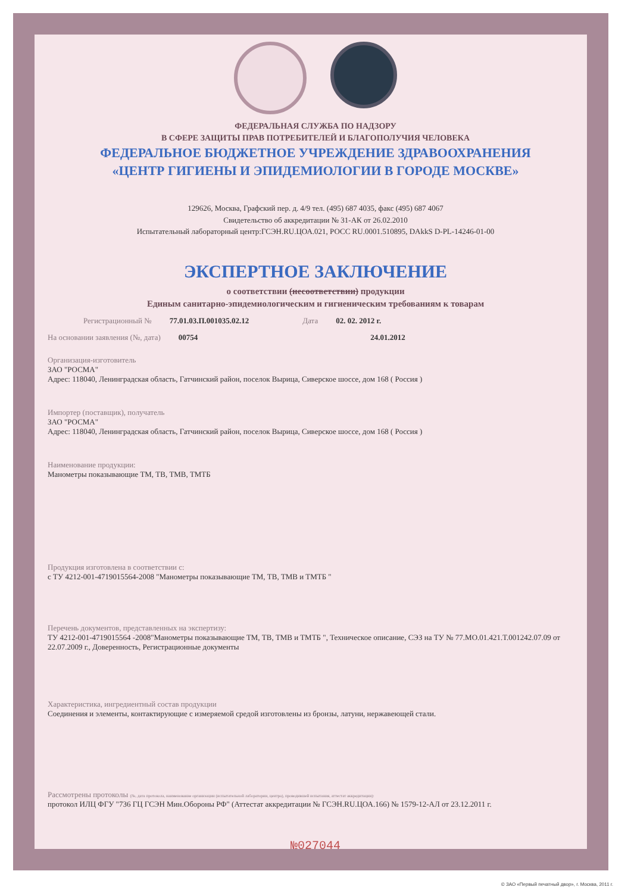ФЕДЕРАЛЬНАЯ СЛУЖБА ПО НАДЗОРУ
В СФЕРЕ ЗАЩИТЫ ПРАВ ПОТРЕБИТЕЛЕЙ И БЛАГОПОЛУЧИЯ ЧЕЛОВЕКА
ФЕДЕРАЛЬНОЕ БЮДЖЕТНОЕ УЧРЕЖДЕНИЕ ЗДРАВООХРАНЕНИЯ
«ЦЕНТР ГИГИЕНЫ И ЭПИДЕМИОЛОГИИ В ГОРОДЕ МОСКВЕ»
129626, Москва, Графский пер. д. 4/9 тел. (495) 687 4035, факс (495) 687 4067
Свидетельство об аккредитации № 31-АК от 26.02.2010
Испытательный лабораторный центр:ГСЭН.RU.ЦОА.021, РОСС RU.0001.510895, DAkkS D-PL-14246-01-00
ЭКСПЕРТНОЕ ЗАКЛЮЧЕНИЕ
о соответствии (несоответствии) продукции
Единым санитарно-эпидемиологическим и гигиеническим требованиям к товарам
Регистрационный № 77.01.03.П.001035.02.12 Дата 02. 02. 2012 г.
На основании заявления (№, дата) 00754 24.01.2012
Организация-изготовитель
ЗАО "РОСМА"
Адрес: 118040, Ленинградская область, Гатчинский район, поселок Вырица, Сиверское шоссе, дом 168 ( Россия )
Импортер (поставщик), получатель
ЗАО "РОСМА"
Адрес: 118040, Ленинградская область, Гатчинский район, поселок Вырица, Сиверское шоссе, дом 168 ( Россия )
Наименование продукции:
Манометры показывающие ТМ, ТВ, ТМВ, ТМТБ
Продукция изготовлена в соответствии с:
с ТУ 4212-001-4719015564-2008 "Манометры показывающие ТМ, ТВ, ТМВ и ТМТБ "
Перечень документов, представленных на экспертизу:
ТУ 4212-001-4719015564 -2008"Манометры показывающие ТМ, ТВ, ТМВ и ТМТБ ", Техническое описание, СЭЗ на ТУ № 77.МО.01.421.Т.001242.07.09 от 22.07.2009 г., Доверенность, Регистрационные документы
Характеристика, ингредиентный состав продукции
Соединения и элементы, контактирующие с измеряемой средой изготовлены из бронзы, латуни, нержавеющей стали.
Рассмотрены протоколы (№, дата протокола, наименование организации (испытательной лаборатории, центра), проводившей испытания, аттестат аккредитации):
протокол ИЛЦ ФГУ "736 ГЦ ГСЭН Мин.Обороны РФ" (Аттестат аккредитации № ГСЭН.RU.ЦОА.166) № 1579-12-АЛ от 23.12.2011 г.
№027044
© ЗАО «Первый печатный двор», г. Москва, 2011 г.